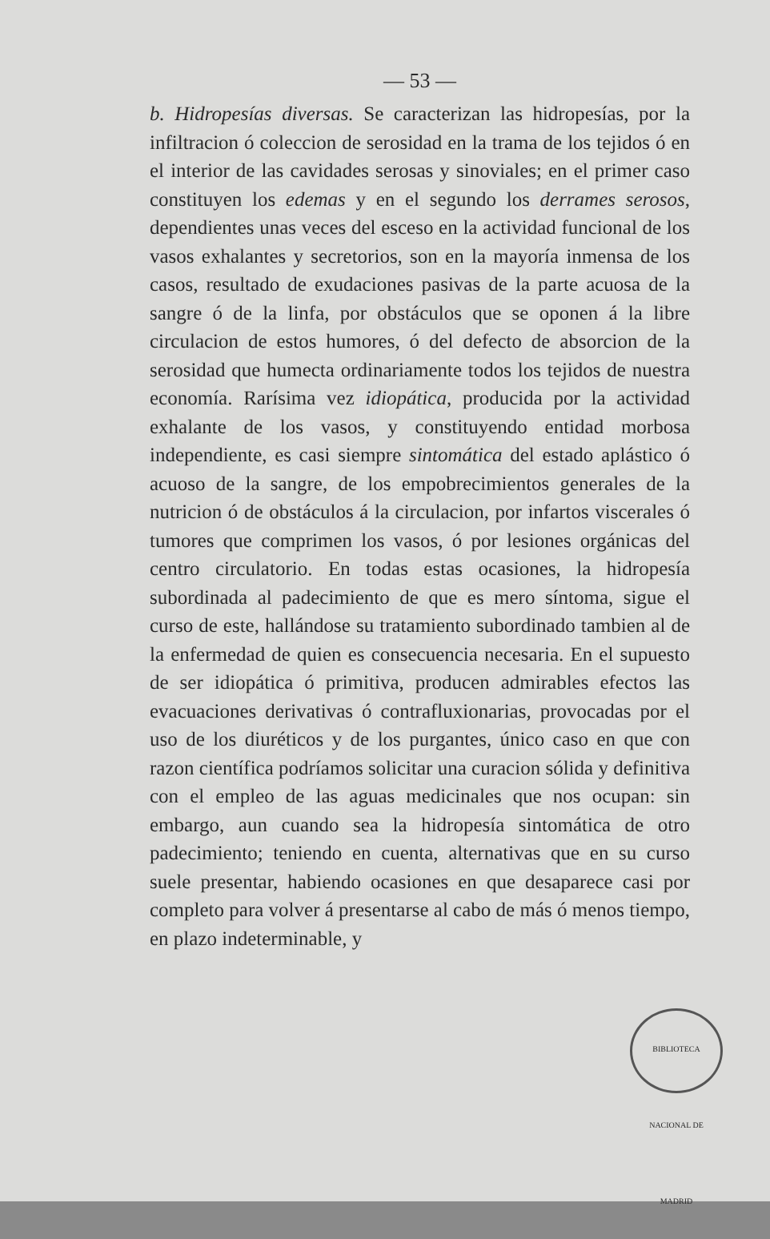— 53 —
b. Hidropesías diversas. Se caracterizan las hidropesías, por la infiltracion ó coleccion de serosidad en la trama de los tejidos ó en el interior de las cavidades serosas y sinoviales; en el primer caso constituyen los edemas y en el segundo los derrames serosos, dependientes unas veces del esceso en la actividad funcional de los vasos exhalantes y secretorios, son en la mayoría inmensa de los casos, resultado de exudaciones pasivas de la parte acuosa de la sangre ó de la linfa, por obstáculos que se oponen á la libre circulacion de estos humores, ó del defecto de absorcion de la serosidad que humecta ordinariamente todos los tejidos de nuestra economía. Rarísima vez idiopática, producida por la actividad exhalante de los vasos, y constituyendo entidad morbosa independiente, es casi siempre sintomática del estado aplástico ó acuoso de la sangre, de los empobrecimientos generales de la nutricion ó de obstáculos á la circulacion, por infartos viscerales ó tumores que comprimen los vasos, ó por lesiones orgánicas del centro circulatorio. En todas estas ocasiones, la hidropesía subordinada al padecimiento de que es mero síntoma, sigue el curso de este, hallándose su tratamiento subordinado tambien al de la enfermedad de quien es consecuencia necesaria. En el supuesto de ser idiopática ó primitiva, producen admirables efectos las evacuaciones derivativas ó contrafluxionarias, provocadas por el uso de los diuréticos y de los purgantes, único caso en que con razon científica podríamos solicitar una curacion sólida y definitiva con el empleo de las aguas medicinales que nos ocupan: sin embargo, aun cuando sea la hidropesía sintomática de otro padecimiento; teniendo en cuenta, alternativas que en su curso suele presentar, habiendo ocasiones en que desaparece casi por completo para volver á presentarse al cabo de más ó menos tiempo, en plazo indeterminable, y
BIBLIOTECA NACIONAL DE MADRID